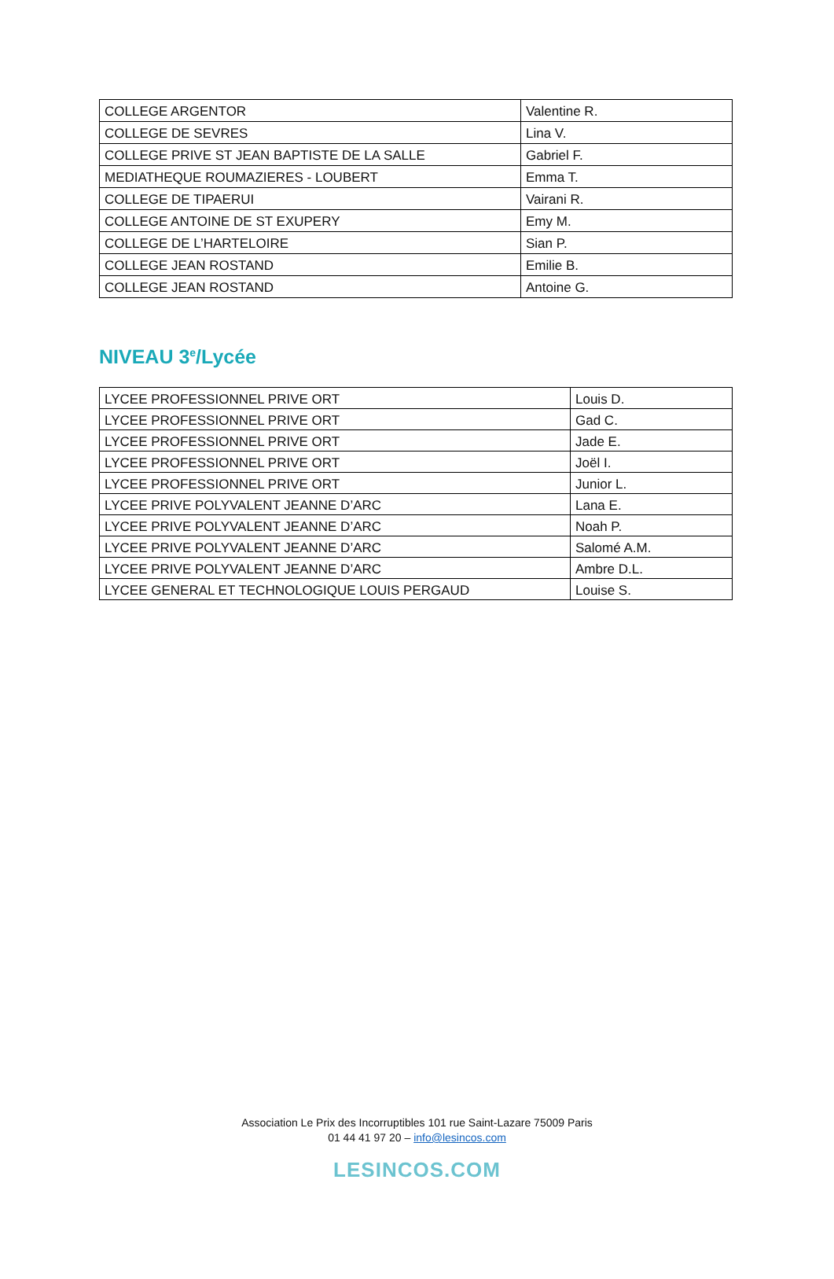| COLLEGE ARGENTOR | Valentine R. |
| COLLEGE DE SEVRES | Lina V. |
| COLLEGE PRIVE ST JEAN BAPTISTE DE LA SALLE | Gabriel F. |
| MEDIATHEQUE ROUMAZIERES - LOUBERT | Emma T. |
| COLLEGE DE TIPAERUI | Vairani R. |
| COLLEGE ANTOINE DE ST EXUPERY | Emy M. |
| COLLEGE DE L’HARTELOIRE | Sian P. |
| COLLEGE JEAN ROSTAND | Emilie B. |
| COLLEGE JEAN ROSTAND | Antoine G. |
NIVEAU 3<sup>e</sup>/Lycée
| LYCEE PROFESSIONNEL PRIVE ORT | Louis D. |
| LYCEE PROFESSIONNEL PRIVE ORT | Gad C. |
| LYCEE PROFESSIONNEL PRIVE ORT | Jade E. |
| LYCEE PROFESSIONNEL PRIVE ORT | Joël I. |
| LYCEE PROFESSIONNEL PRIVE ORT | Junior L. |
| LYCEE PRIVE POLYVALENT JEANNE D’ARC | Lana E. |
| LYCEE PRIVE POLYVALENT JEANNE D’ARC | Noah P. |
| LYCEE PRIVE POLYVALENT JEANNE D’ARC | Salomé A.M. |
| LYCEE PRIVE POLYVALENT JEANNE D’ARC | Ambre D.L. |
| LYCEE GENERAL ET TECHNOLOGIQUE LOUIS PERGAUD | Louise S. |
Association Le Prix des Incorruptibles 101 rue Saint-Lazare 75009 Paris
01 44 41 97 20 – info@lesincos.com
LESINCOS.COM